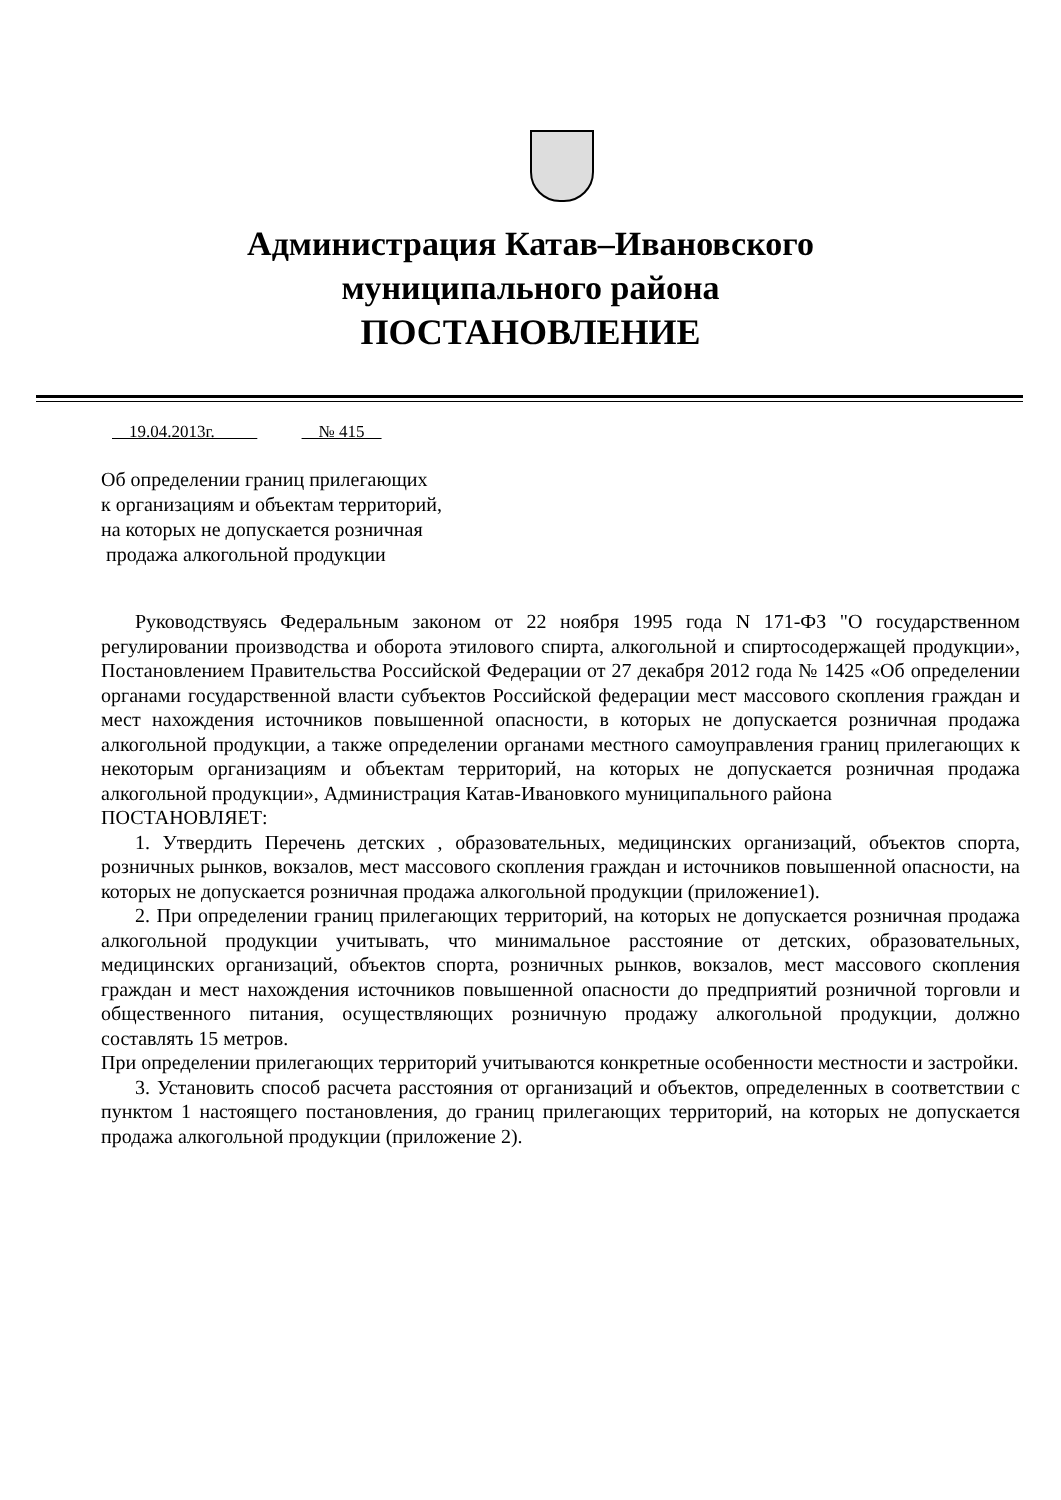Администрация Катав–Ивановского
муниципального района
ПОСТАНОВЛЕНИЕ
19.04.2013г. № 415
Об определении границ прилегающих
к организациям и объектам территорий,
на которых не допускается розничная
продажа алкогольной продукции
Руководствуясь Федеральным законом от 22 ноября 1995 года N 171-ФЗ "О государственном регулировании производства и оборота этилового спирта, алкогольной и спиртосодержащей продукции», Постановлением Правительства Российской Федерации от 27 декабря 2012 года № 1425 «Об определении органами государственной власти субъектов Российской федерации мест массового скопления граждан и мест нахождения источников повышенной опасности, в которых не допускается розничная продажа алкогольной продукции, а также определении органами местного самоуправления границ прилегающих к некоторым организациям и объектам территорий, на которых не допускается розничная продажа алкогольной продукции», Администрация Катав-Ивановкого муниципального района
ПОСТАНОВЛЯЕТ:
1. Утвердить Перечень детских , образовательных, медицинских организаций, объектов спорта, розничных рынков, вокзалов, мест массового скопления граждан и источников повышенной опасности, на которых не допускается розничная продажа алкогольной продукции (приложение1).
2. При определении границ прилегающих территорий, на которых не допускается розничная продажа алкогольной продукции учитывать, что минимальное расстояние от детских, образовательных, медицинских организаций, объектов спорта, розничных рынков, вокзалов, мест массового скопления граждан и мест нахождения источников повышенной опасности до предприятий розничной торговли и общественного питания, осуществляющих розничную продажу алкогольной продукции, должно составлять 15 метров.
При определении прилегающих территорий учитываются конкретные особенности местности и застройки.
3. Установить способ расчета расстояния от организаций и объектов, определенных в соответствии с пунктом 1 настоящего постановления, до границ прилегающих территорий, на которых не допускается продажа алкогольной продукции (приложение 2).